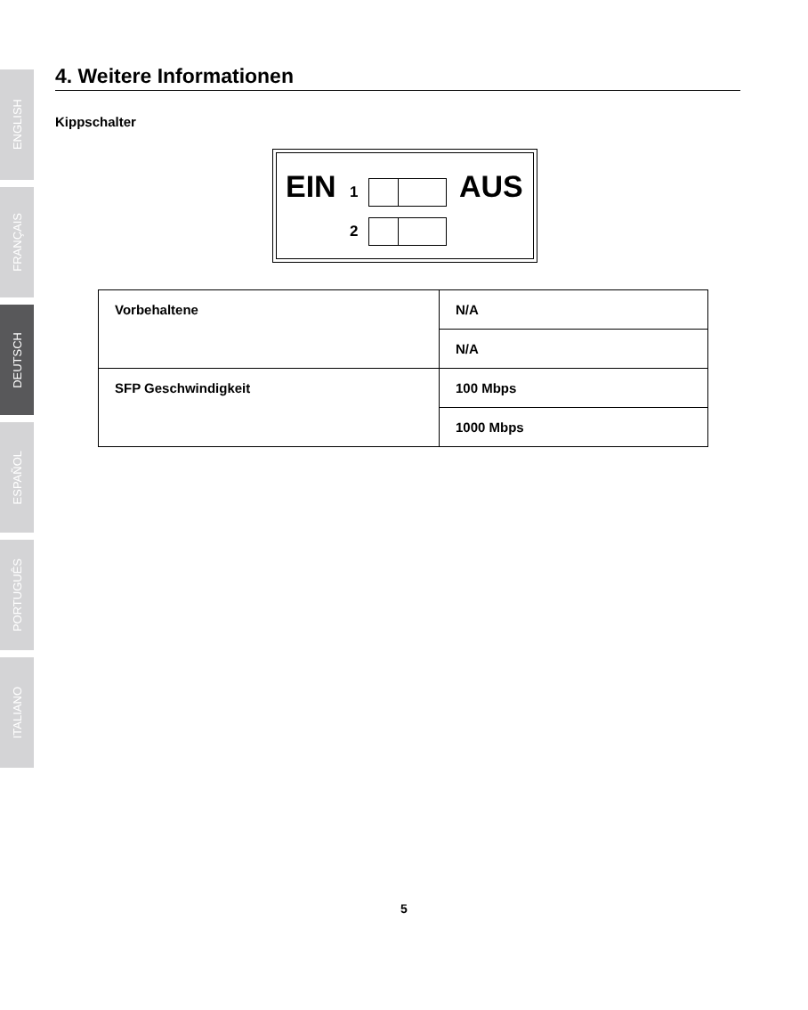ENGLISH
FRANÇAIS
DEUTSCH
ESPAÑOL
PORTUGUÊS
ITALIANO
4. Weitere Informationen
Kippschalter
EIN 1 AUS
2
| Vorbehaltene | N/A |
| | N/A |
| SFP Geschwindigkeit | 100 Mbps |
| | 1000 Mbps |
5